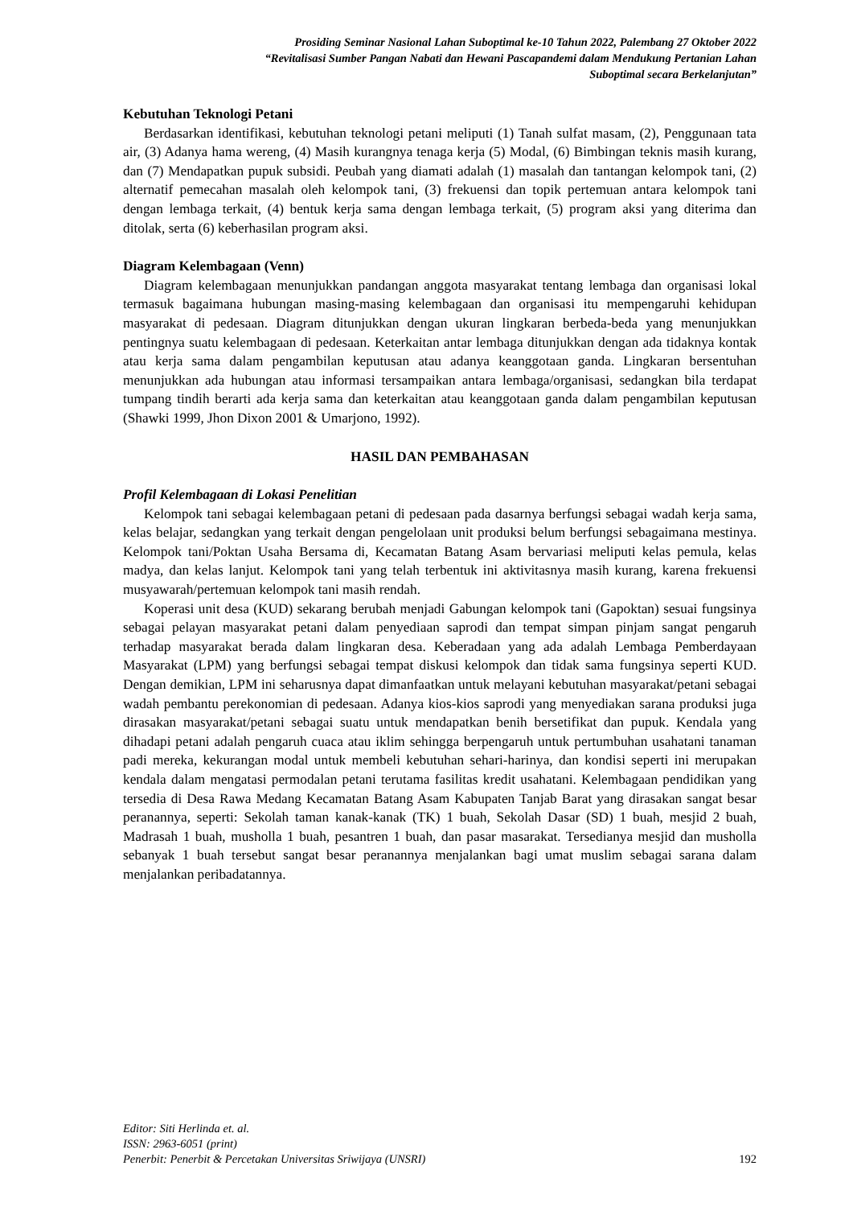Prosiding Seminar Nasional Lahan Suboptimal ke-10 Tahun 2022, Palembang 27 Oktober 2022
“Revitalisasi Sumber Pangan Nabati dan Hewani Pascapandemi dalam Mendukung Pertanian Lahan
Suboptimal secara Berkelanjutan”
Kebutuhan Teknologi Petani
Berdasarkan identifikasi, kebutuhan teknologi petani meliputi (1) Tanah sulfat masam, (2), Penggunaan tata air, (3) Adanya hama wereng, (4) Masih kurangnya tenaga kerja (5) Modal, (6) Bimbingan teknis masih kurang, dan (7) Mendapatkan pupuk subsidi. Peubah yang diamati adalah (1) masalah dan tantangan kelompok tani, (2) alternatif pemecahan masalah oleh kelompok tani, (3) frekuensi dan topik pertemuan antara kelompok tani dengan lembaga terkait, (4) bentuk kerja sama dengan lembaga terkait, (5) program aksi yang diterima dan ditolak, serta (6) keberhasilan program aksi.
Diagram Kelembagaan (Venn)
Diagram kelembagaan menunjukkan pandangan anggota masyarakat tentang lembaga dan organisasi lokal termasuk bagaimana hubungan masing-masing kelembagaan dan organisasi itu mempengaruhi kehidupan masyarakat di pedesaan. Diagram ditunjukkan dengan ukuran lingkaran berbeda-beda yang menunjukkan pentingnya suatu kelembagaan di pedesaan. Keterkaitan antar lembaga ditunjukkan dengan ada tidaknya kontak atau kerja sama dalam pengambilan keputusan atau adanya keanggotaan ganda. Lingkaran bersentuhan menunjukkan ada hubungan atau informasi tersampaikan antara lembaga/organisasi, sedangkan bila terdapat tumpang tindih berarti ada kerja sama dan keterkaitan atau keanggotaan ganda dalam pengambilan keputusan (Shawki 1999, Jhon Dixon 2001 & Umarjono, 1992).
HASIL DAN PEMBAHASAN
Profil Kelembagaan di Lokasi Penelitian
Kelompok tani sebagai kelembagaan petani di pedesaan pada dasarnya berfungsi sebagai wadah kerja sama, kelas belajar, sedangkan yang terkait dengan pengelolaan unit produksi belum berfungsi sebagaimana mestinya. Kelompok tani/Poktan Usaha Bersama di, Kecamatan Batang Asam bervariasi meliputi kelas pemula, kelas madya, dan kelas lanjut. Kelompok tani yang telah terbentuk ini aktivitasnya masih kurang, karena frekuensi musyawarah/pertemuan kelompok tani masih rendah.
Koperasi unit desa (KUD) sekarang berubah menjadi Gabungan kelompok tani (Gapoktan) sesuai fungsinya sebagai pelayan masyarakat petani dalam penyediaan saprodi dan tempat simpan pinjam sangat pengaruh terhadap masyarakat berada dalam lingkaran desa. Keberadaan yang ada adalah Lembaga Pemberdayaan Masyarakat (LPM) yang berfungsi sebagai tempat diskusi kelompok dan tidak sama fungsinya seperti KUD. Dengan demikian, LPM ini seharusnya dapat dimanfaatkan untuk melayani kebutuhan masyarakat/petani sebagai wadah pembantu perekonomian di pedesaan. Adanya kios-kios saprodi yang menyediakan sarana produksi juga dirasakan masyarakat/petani sebagai suatu untuk mendapatkan benih bersetifikat dan pupuk. Kendala yang dihadapi petani adalah pengaruh cuaca atau iklim sehingga berpengaruh untuk pertumbuhan usahatani tanaman padi mereka, kekurangan modal untuk membeli kebutuhan sehari-harinya, dan kondisi seperti ini merupakan kendala dalam mengatasi permodalan petani terutama fasilitas kredit usahatani. Kelembagaan pendidikan yang tersedia di Desa Rawa Medang Kecamatan Batang Asam Kabupaten Tanjab Barat yang dirasakan sangat besar peranannya, seperti: Sekolah taman kanak-kanak (TK) 1 buah, Sekolah Dasar (SD) 1 buah, mesjid 2 buah, Madrasah 1 buah, musholla 1 buah, pesantren 1 buah, dan pasar masarakat. Tersedianya mesjid dan musholla sebanyak 1 buah tersebut sangat besar peranannya menjalankan bagi umat muslim sebagai sarana dalam menjalankan peribadatannya.
Editor: Siti Herlinda et. al.
ISSN: 2963-6051 (print)
Penerbit: Penerbit & Percetakan Universitas Sriwijaya (UNSRI) 192